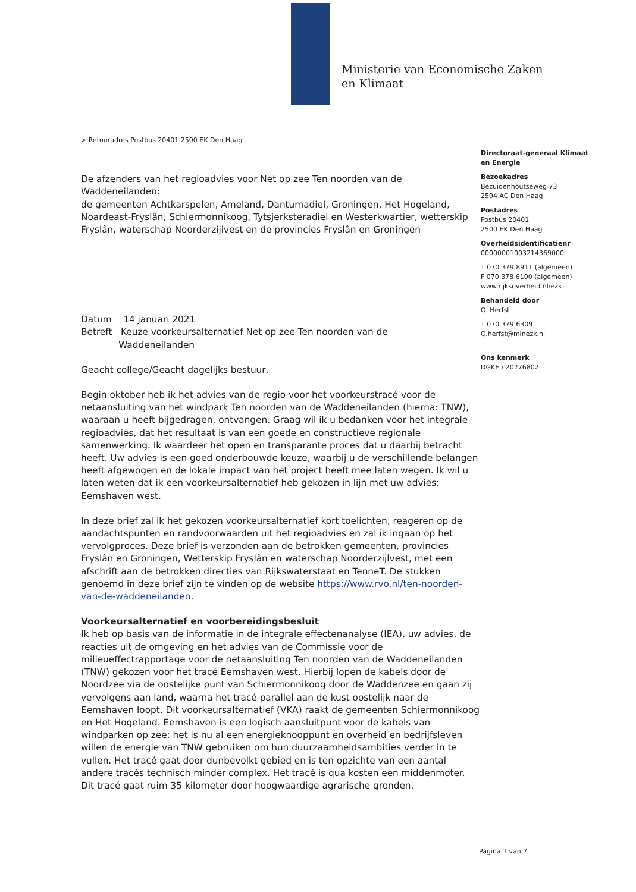Ministerie van Economische Zaken
en Klimaat
> Retouradres Postbus 20401 2500 EK Den Haag
De afzenders van het regioadvies voor Net op zee Ten noorden van de Waddeneilanden:
de gemeenten Achtkarspelen, Ameland, Dantumadiel, Groningen, Het Hogeland, Noardeast-Fryslân, Schiermonnikoog, Tytsjerksteradiel en Westerkwartier, wetterskip Fryslân, waterschap Noorderzijlvest en de provincies Fryslân en Groningen
Datum 14 januari 2021
Betreft Keuze voorkeursalternatief Net op zee Ten noorden van de
Waddeneilanden
Geacht college/Geacht dagelijks bestuur,
Begin oktober heb ik het advies van de regio voor het voorkeurstracé voor de netaansluiting van het windpark Ten noorden van de Waddeneilanden (hierna: TNW), waaraan u heeft bijgedragen, ontvangen. Graag wil ik u bedanken voor het integrale regioadvies, dat het resultaat is van een goede en constructieve regionale samenwerking. Ik waardeer het open en transparante proces dat u daarbij betracht heeft. Uw advies is een goed onderbouwde keuze, waarbij u de verschillende belangen heeft afgewogen en de lokale impact van het project heeft mee laten wegen. Ik wil u laten weten dat ik een voorkeursalternatief heb gekozen in lijn met uw advies: Eemshaven west.
In deze brief zal ik het gekozen voorkeursalternatief kort toelichten, reageren op de aandachtspunten en randvoorwaarden uit het regioadvies en zal ik ingaan op het vervolgproces. Deze brief is verzonden aan de betrokken gemeenten, provincies Fryslân en Groningen, Wetterskip Fryslân en waterschap Noorderzijlvest, met een afschrift aan de betrokken directies van Rijkswaterstaat en TenneT. De stukken genoemd in deze brief zijn te vinden op de website https://www.rvo.nl/ten-noorden-van-de-waddeneilanden.
Voorkeursalternatief en voorbereidingsbesluit
Ik heb op basis van de informatie in de integrale effectenanalyse (IEA), uw advies, de reacties uit de omgeving en het advies van de Commissie voor de milieueffectrapportage voor de netaansluiting Ten noorden van de Waddeneilanden (TNW) gekozen voor het tracé Eemshaven west. Hierbij lopen de kabels door de Noordzee via de oostelijke punt van Schiermonnikoog door de Waddenzee en gaan zij vervolgens aan land, waarna het tracé parallel aan de kust oostelijk naar de Eemshaven loopt. Dit voorkeursalternatief (VKA) raakt de gemeenten Schiermonnikoog en Het Hogeland. Eemshaven is een logisch aansluitpunt voor de kabels van windparken op zee: het is nu al een energieknooppunt en overheid en bedrijfsleven willen de energie van TNW gebruiken om hun duurzaamheidsambities verder in te vullen. Het tracé gaat door dunbevolkt gebied en is ten opzichte van een aantal andere tracés technisch minder complex. Het tracé is qua kosten een middenmoter. Dit tracé gaat ruim 35 kilometer door hoogwaardige agrarische gronden.
Directoraat-generaal Klimaat en Energie
Bezoekadres
Bezuidenhoutseweg 73
2594 AC Den Haag
Postadres
Postbus 20401
2500 EK Den Haag
Overheidsidentificatienr
00000001003214369000
T 070 379 8911 (algemeen)
F 070 378 6100 (algemeen)
www.rijksoverheid.nl/ezk
Behandeld door
O. Herfst
T 070 379 6309
O.herfst@minezk.nl
Ons kenmerk
DGKE / 20276802
Pagina 1 van 7